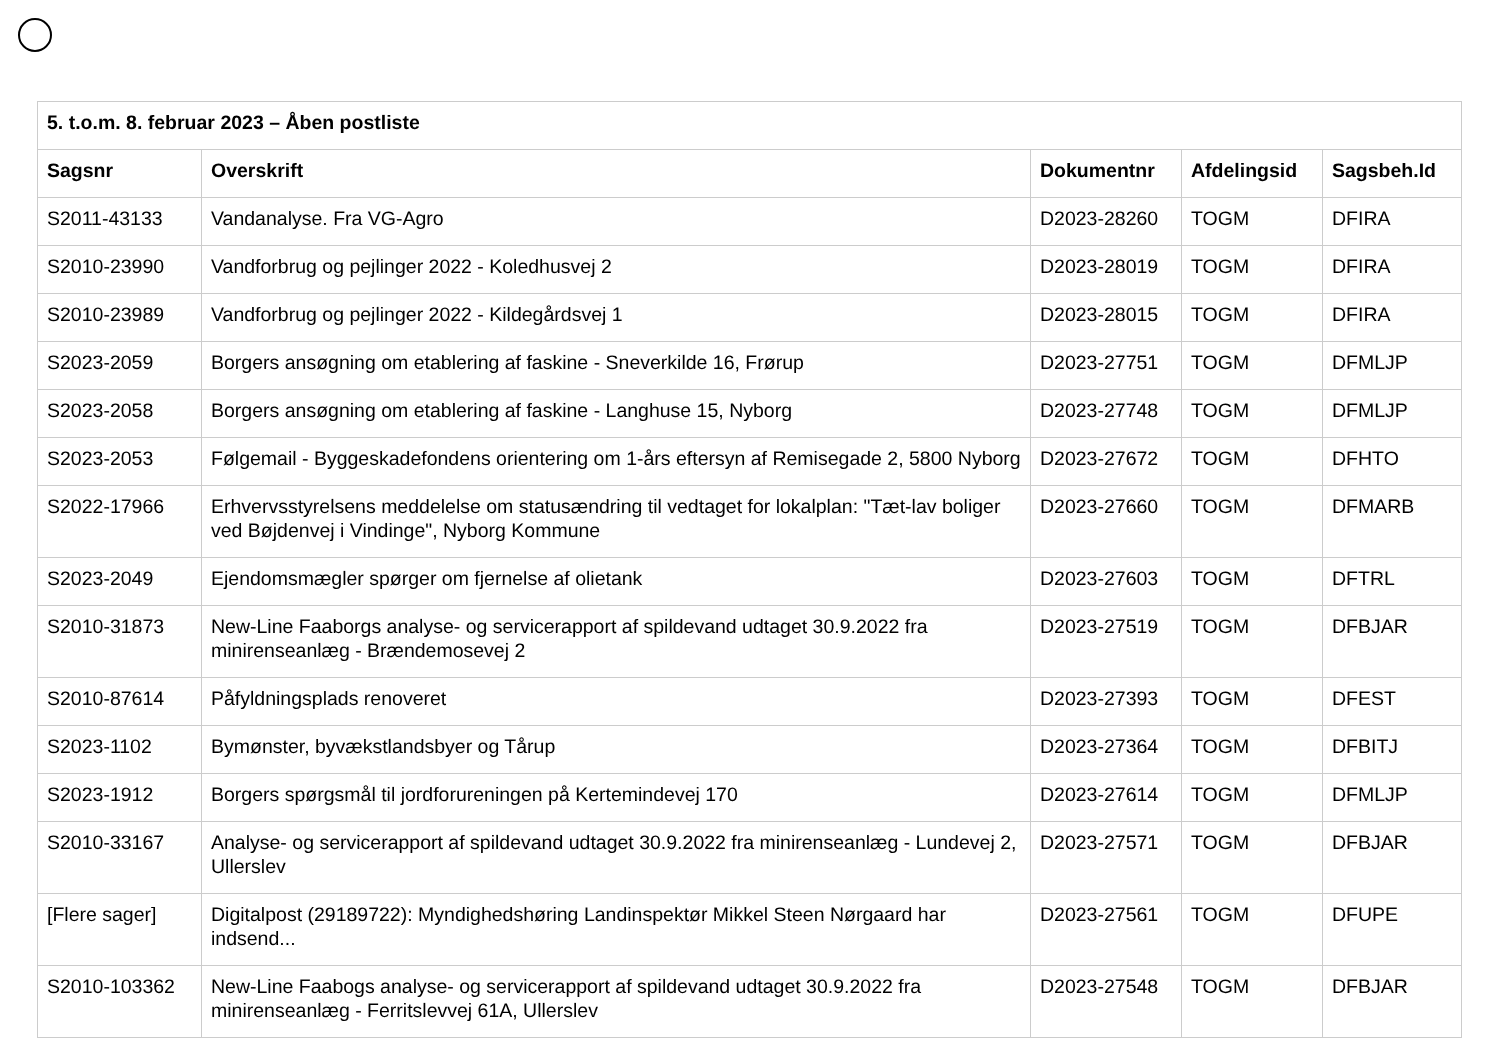| 5. t.o.m. 8. februar 2023 – Åben postliste | | | | |
| --- | --- | --- | --- | --- |
| Sagsnr | Overskrift | Dokumentnr | Afdelingsid | Sagsbeh.Id |
| S2011-43133 | Vandanalyse. Fra VG-Agro | D2023-28260 | TOGM | DFIRA |
| S2010-23990 | Vandforbrug og pejlinger 2022 - Koledhusvej 2 | D2023-28019 | TOGM | DFIRA |
| S2010-23989 | Vandforbrug og pejlinger 2022 - Kildegårdsvej 1 | D2023-28015 | TOGM | DFIRA |
| S2023-2059 | Borgers ansøgning om etablering af faskine - Sneverkilde 16, Frørup | D2023-27751 | TOGM | DFMLJP |
| S2023-2058 | Borgers ansøgning om etablering af faskine - Langhuse 15, Nyborg | D2023-27748 | TOGM | DFMLJP |
| S2023-2053 | Følgemail - Byggeskadefondens orientering om 1-års eftersyn af Remisegade 2, 5800 Nyborg | D2023-27672 | TOGM | DFHTO |
| S2022-17966 | Erhvervsstyrelsens meddelelse om statusændring til vedtaget for lokalplan: "Tæt-lav boliger ved Bøjdenvej i Vindinge", Nyborg Kommune | D2023-27660 | TOGM | DFMARB |
| S2023-2049 | Ejendomsmægler spørger om fjernelse af olietank | D2023-27603 | TOGM | DFTRL |
| S2010-31873 | New-Line Faaborgs analyse- og servicerapport af spildevand udtaget 30.9.2022 fra minirenseanlæg - Brændemosevej 2 | D2023-27519 | TOGM | DFBJAR |
| S2010-87614 | Påfyldningsplads renoveret | D2023-27393 | TOGM | DFEST |
| S2023-1102 | Bymønster, byvækstlandsbyer og Tårup | D2023-27364 | TOGM | DFBITJ |
| S2023-1912 | Borgers spørgsmål til jordforureningen på Kertemindevej 170 | D2023-27614 | TOGM | DFMLJP |
| S2010-33167 | Analyse- og servicerapport af spildevand udtaget 30.9.2022 fra minirenseanlæg - Lundevej 2, Ullerslev | D2023-27571 | TOGM | DFBJAR |
| [Flere sager] | Digitalpost (29189722): Myndighedshøring Landinspektør Mikkel Steen Nørgaard har indsend... | D2023-27561 | TOGM | DFUPE |
| S2010-103362 | New-Line Faabogs analyse- og servicerapport af spildevand udtaget 30.9.2022 fra minirenseanlæg - Ferritslevvej 61A, Ullerslev | D2023-27548 | TOGM | DFBJAR |